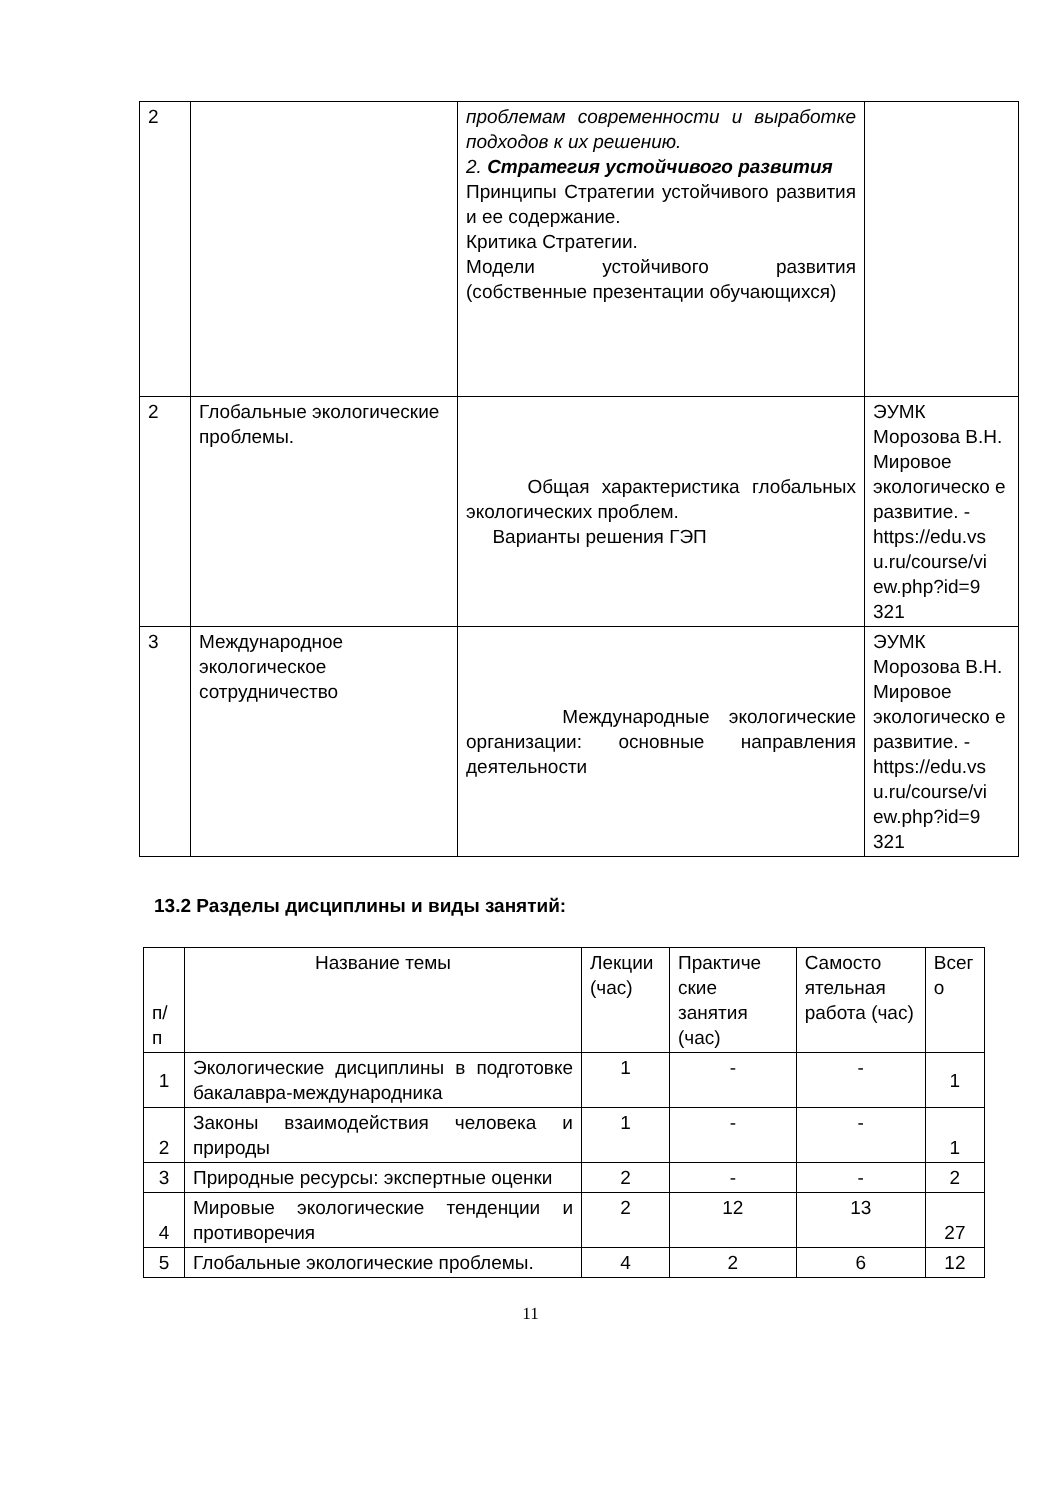| 2 | | проблемам современности и выработке подходов к их решению. 2. Стратегия устойчивого развития Принципы Стратегии устойчивого развития и ее содержание. Критика Стратегии. Модели устойчивого развития (собственные презентации обучающихся) | |
| 2 | Глобальные экологические проблемы. | Общая характеристика глобальных экологических проблем. Варианты решения ГЭП | ЭУМК Морозова В.Н. Мировое экологическо е развитие. - https://edu.vs u.ru/course/vi ew.php?id=9 321 |
| 3 | Международное экологическое сотрудничество | Международные экологические организации: основные направления деятельности | ЭУМК Морозова В.Н. Мировое экологическо е развитие. - https://edu.vs u.ru/course/vi ew.php?id=9 321 |
13.2 Разделы дисциплины и виды занятий:
| п/п | Название темы | Лекции (час) | Практиче ские занятия (час) | Самосто ятельная работа (час) | Всег о |
| --- | --- | --- | --- | --- | --- |
| 1 | Экологические дисциплины в подготовке бакалавра-международника | 1 | - | - | 1 |
| 2 | Законы взаимодействия человека и природы | 1 | - | - | 1 |
| 3 | Природные ресурсы: экспертные оценки | 2 | - | - | 2 |
| 4 | Мировые экологические тенденции и противоречия | 2 | 12 | 13 | 27 |
| 5 | Глобальные экологические проблемы. | 4 | 2 | 6 | 12 |
11